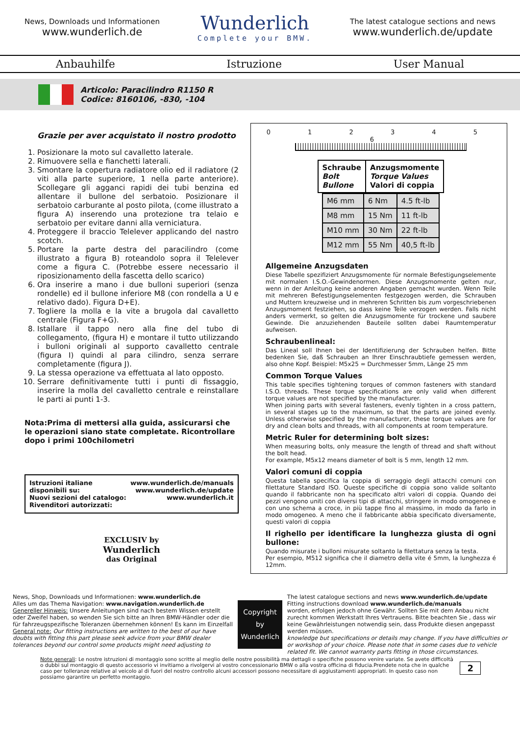News, Downloads und Informationen
www.wunderlich.de
Wunderlich
Complete your BMW.
The latest catalogue sections and news
www.wunderlich.de/update
Anbauhilfe Istruzione User Manual
Articolo: Paracilindro R1150 R
Codice: 8160106, -830, -104
Grazie per aver acquistato il nostro prodotto
1. Posizionare la moto sul cavalletto laterale.
2. Rimuovere sella e fianchetti laterali.
3. Smontare la copertura radiatore olio ed il radiatore (2 viti alla parte superiore, 1 nella parte anteriore). Scollegare gli agganci rapidi dei tubi benzina ed allentare il bullone del serbatoio. Posizionare il serbatoio carburante al posto pilota, (come illustrato a figura A) inserendo una protezione tra telaio e serbatoio per evitare danni alla verniciatura.
4. Proteggere il braccio Telelever applicando del nastro scotch.
5. Portare la parte destra del paracilindro (come illustrato a figura B) roteandolo sopra il Telelever come a figura C. (Potrebbe essere necessario il riposizionamento della fascetta dello scarico)
6. Ora inserire a mano i due bulloni superiori (senza rondelle) ed il bullone inferiore M8 (con rondella a U e relativo dado). Figura D+E).
7. Togliere la molla e la vite a brugola dal cavalletto centrale (Figura F+G).
8. Istallare il tappo nero alla fine del tubo di collegamento, (figura H) e montare il tutto utilizzando i bulloni originali al supporto cavalletto centrale (figura I) quindi al para cilindro, senza serrare completamente (figura J).
9. La stessa operazione va effettuata al lato opposto.
10. Serrare definitivamente tutti i punti di fissaggio, inserire la molla del cavalletto centrale e reinstallare le parti ai punti 1-3.
Nota:Prima di mettersi alla guida, assicurarsi che le operazioni siano state completate. Ricontrollare dopo i primi 100chilometri
Istruzioni italiane disponibili su:
Nuovi sezioni del catalogo:
Rivenditori autorizzati:
www.wunderlich.de/manuals
www.wunderlich.de/update
www.wunderlich.it
EXCLUSIV by
Wunderlich
das Original
0 1 2 3 4 5 6
| Schraube Bolt Bullone | Anzugsmomente Torque Values Valori di coppia |
| --- | --- |
| M6 mm | 6 Nm | 4.5 ft-lb |
| M8 mm | 15 Nm | 11 ft-lb |
| M10 mm | 30 Nm | 22 ft-lb |
| M12 mm | 55 Nm | 40,5 ft-lb |
Allgemeine Anzugsdaten
Diese Tabelle spezifiziert Anzugsmomente für normale Befestigungselemente mit normalen I.S.O.-Gewindenormen. Diese Anzugsmomente gelten nur, wenn in der Anleitung keine anderen Angaben gemacht wurden. Wenn Teile mit mehreren Befestigungselementen festgezogen werden, die Schrauben und Muttern kreuzweise und in mehreren Schritten bis zum vorgeschriebenen Anzugsmoment festziehen, so dass keine Teile verzogen werden. Falls nicht anders vermerkt, so gelten die Anzugsmomente für trockene und saubere Gewinde. Die anzuziehenden Bauteile sollten dabei Raumtemperatur aufweisen.
Schraubenlineal:
Das Lineal soll Ihnen bei der Identifizierung der Schrauben helfen. Bitte bedenken Sie, daß Schrauben an Ihrer Einschraubtiefe gemessen werden, also ohne Kopf. Beispiel: M5x25 = Durchmesser 5mm, Länge 25 mm
Common Torque Values
This table specifies tightening torques of common fasteners with standard I.S.O. threads. These torque specifications are only valid when different torque values are not specified by the manufacturer.
When joining parts with several fasteners, evenly tighten in a cross pattern, in several stages up to the maximum, so that the parts are joined evenly. Unless otherwise specified by the manufacturer, these torque values are for dry and clean bolts and threads, with all components at room temperature.
Metric Ruler for determining bolt sizes:
When measuring bolts, only measure the length of thread and shaft without the bolt head.
For example, M5x12 means diameter of bolt is 5 mm, length 12 mm.
Valori comuni di coppia
Questa tabella specifica la coppia di serraggio degli attacchi comuni con filettature Standard ISO. Queste specifiche di coppia sono valide soltanto quando il fabbricante non ha specificato altri valori di coppia. Quando dei pezzi vengono uniti con diversi tipi di attacchi, stringere in modo omogeneo e con uno schema a croce, in più tappe fino al massimo, in modo da farlo in modo omogeneo. A meno che il fabbricante abbia specificato diversamente, questi valori di coppia
Il righello per identificare la lunghezza giusta di ogni bullone:
Quando misurate i bulloni misurate soltanto la filettatura senza la testa.
Per esempio, M512 significa che il diametro della vite é 5mm, la lunghezza é 12mm.
News, Shop, Downloads und Informationen: www.wunderlich.de
Alles um das Thema Navigation: www.navigation.wunderlich.de
Genereller Hinweis: Unsere Anleitungen sind nach bestem Wissen erstellt oder Zweifel haben, so wenden Sie sich bitte an Ihren BMW-Händler oder die für fahrzeugspezifische Toleranzen übernehmen können! Es kann im Einzelfall
General note: Our fitting instructions are written to the best of our have doubts with fitting this part please seek advice from your BMW dealer tolerances beyond our control some products might need adjusting to
Copyright
by
Wunderlich
The latest catalogue sections and news www.wunderlich.de/update
Fitting instructions download www.wunderlich.de/manuals
worden, erfolgen jedoch ohne Gewähr. Sollten Sie mit dem Anbau nicht zurecht kommen Werkstatt Ihres Vertrauens. Bitte beachten Sie , dass wir keine Gewährleistungen notwendig sein, dass Produkte diesen angepasst werden müssen.
knowledge but specifications or details may change. If you have difficulties or or workshop of your choice. Please note that in some cases due to vehicle related fit. We cannot warranty parts fitting in those circumstances.
Note generali: Le nostre istruzioni di montaggio sono scritte al meglio delle nostre possibilità ma dettagli o specifiche possono venire variate. Se avete difficoltà o dubbi sul montaggio di questo accessorio vi invitiamo a rivolgervi al vostro concessionario BMW o alla vostra officina di fiducia.Prendete nota che in qualche caso per tolleranze relative al veicolo al di fuori del nostro controllo alcuni accessori possono necessitare di aggiustamenti appropriati. In questo caso non possiamo garantire un perfetto montaggio.
2